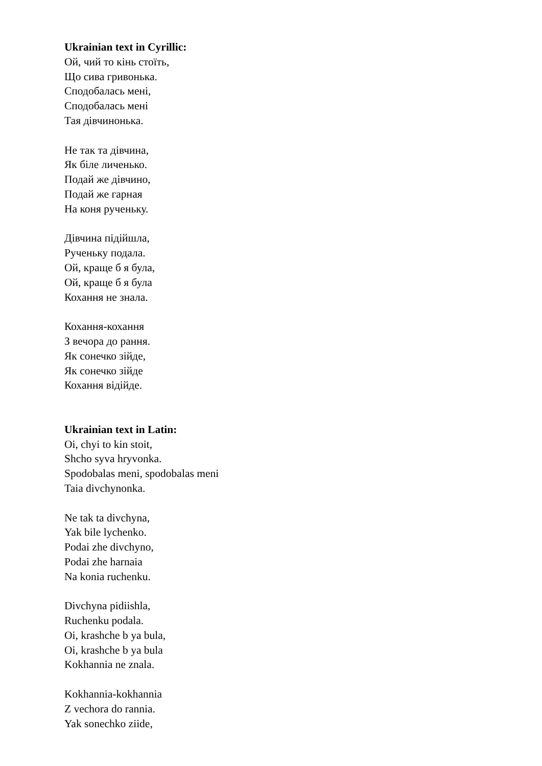Ukrainian text in Cyrillic:
Ой, чий то кінь стоїть,
Що сива гривонька.
Сподобалась мені,
Сподобалась мені
Тая дівчинонька.
Не так та дівчина,
Як біле личенько.
Подай же дівчино,
Подай же гарная
На коня рученьку.
Дівчина підійшла,
Рученьку подала.
Ой, краще б я була,
Ой, краще б я була
Кохання не знала.
Кохання-кохання
З вечора до рання.
Як сонечко зійде,
Як сонечко зійде
Кохання відійде.
Ukrainian text in Latin:
Oi, chyi to kin stoit,
Shcho syva hryvonka.
Spodobalas meni, spodobalas meni
Taia divchynonka.
Ne tak ta divchyna,
Yak bile lychenko.
Podai zhe divchyno,
Podai zhe harnaia
Na konia ruchenku.
Divchyna pidiishla,
Ruchenku podala.
Oi, krashche b ya bula,
Oi, krashche b ya bula
Kokhannia ne znala.
Kokhannia-kokhannia
Z vechora do rannia.
Yak sonechko ziide,